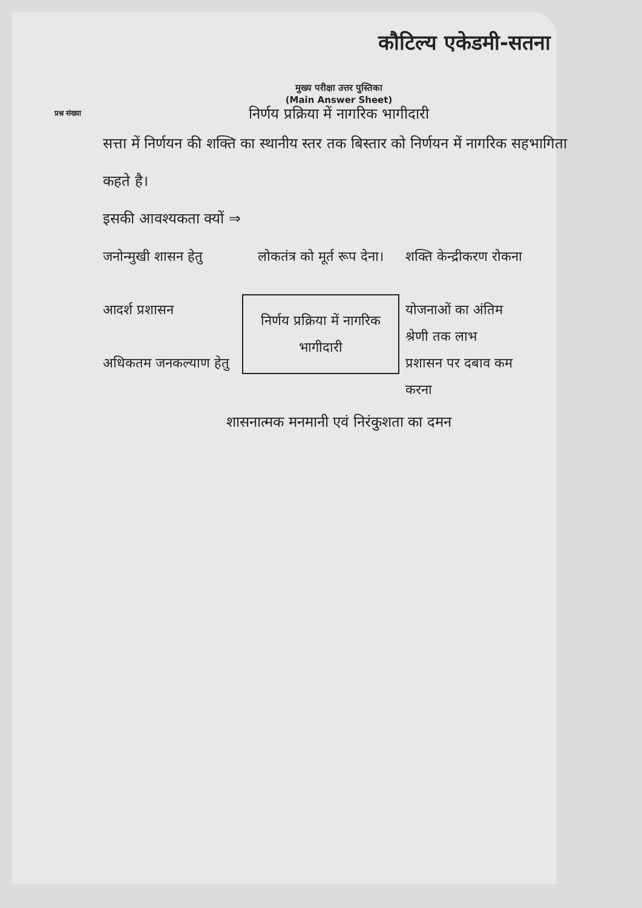प्रश्न संख्या
कौटिल्य एकेडमी-सतना
मुख्य परीक्षा उत्तर पुस्तिका
(Main Answer Sheet)
निर्णय प्रक्रिया में नागरिक भागीदारी
सत्ता में निर्णयन की शक्ति का स्थानीय स्तर तक बिस्तार को निर्णयन में नागरिक सहभागिता कहते है।
इसकी आवश्यकता क्यों ⇒
जनोन्मुखी शासन हेतु
आदर्श प्रशासन
अधिकतम जनकल्याण हेतु
लोकतंत्र को मूर्त रूप देना।
निर्णय प्रक्रिया में नागरिक भागीदारी
शक्ति केन्द्रीकरण रोकना
योजनाओं का अंतिम श्रेणी तक लाभ
प्रशासन पर दबाव कम करना
शासनात्मक मनमानी एवं निरंकुशता का दमन